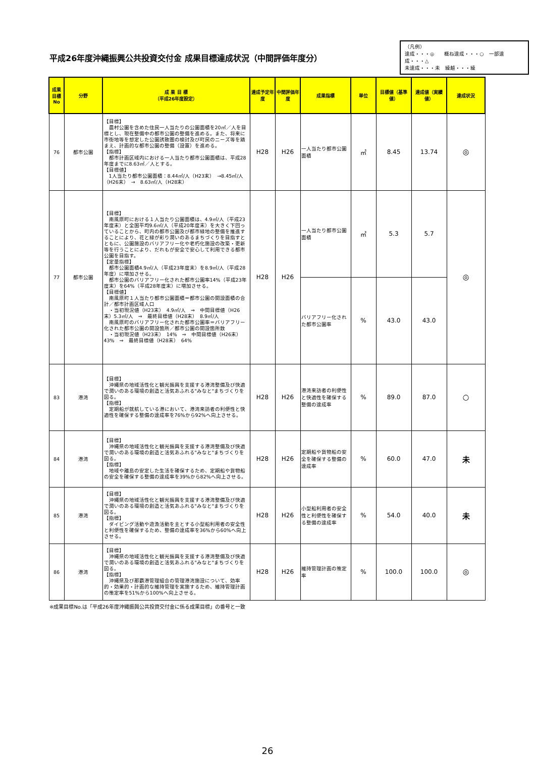平成26年度沖縄振興公共投資交付金 成果目標達成状況（中間評価年度分）
（凡例）
達成・・・◎　　概ね達成・・・○　一部達成・・・△
未達成・・・未　繰越・・・繰
| 成果目標No | 分野 | 成 果 目 標 （平成26年度設定） | 達成予定年度 | 中間評価年度 | 成果指標 | 単位 | 目標値（基準値） | 達成値（実績値） | 達成状況 |
| --- | --- | --- | --- | --- | --- | --- | --- | --- | --- |
| 76 | 都市公園 | 【目標】 農村公園を含めた住民一人当たりの公園面積を20㎡／人を目標とし、現在整備中の都市公園の整備を進める。また、将来に市街地等を想定した公園誘致圏の検討及び町民のニーズ等を踏まえ、計画的な都市公園の整備（設置）を進める。 【指標】 都市計画区域内における一人当たり都市公園面積は、平成28年度までに8.63㎡／人とする。 【目標値】 1人当たり都市公園面積：8.44㎡/人（H23末） →8.45㎡/人（H26末） → 8.63㎡/人（H28末） | H28 | H26 | 一人当たり都市公園面積 | ㎡ | 8.45 | 13.74 | ◎ |
| 77 | 都市公園 | 【目標】 南風原町における１人当たり公園面積は、4.9㎡/人（平成23年度末）と全国平均9.6㎡/人（平成20年度末）を大きく下回っていることから、町内の都市公園及び都市緑地の整備を推進することにより、花と緑が彩り潤いのあるまちづくりを目指すとともに、公園施設のバリアフリー化や老朽化施設の改築・更新等を行うことにより、だれもが安全で安心して利用できる都市公園を目指す。 【定量指標】 都市公園面積4.9㎡/人（平成23年度末）を8.9㎡/人（平成28年度）に増加させる。 都市公園のバリアフリー化された都市公園率14%（平成23年度末）を64%（平成28年度末）に増加させる。 【目標値】 南風原町１人当たり都市公園面積＝都市公園の開設面積の合計／都市計画区域人口 ・当初現況値（H23末） 4.9㎡/人 ⇒ 中間目標値（H26末）5.3㎡/人 ⇒ 最終目標値（H28末） 8.9㎡/人 南風原町のバリアフリー化された都市公園率＝バリアフリー化された都市公園の開設箇所／都市公園の開設箇所数 ・当初現況値（H23末） 14% ⇒ 中間目標値（H26末）43% ⇒ 最終目標値（H28末） 64% | H28 | H26 | 一人当たり都市公園面積 | ㎡ | 5.3 | 5.7 | ◎ |
| | | | | | バリアフリー化された都市公園率 | % | 43.0 | 43.0 | |
| 83 | 港湾 | 【目標】 沖縄県の地域活性化と観光振興を支援する港湾整備及び快適で潤いのある環境の創造と活気あふれる"みなと"まちづくりを図る。 【指標】 定期船が就航している港において、港湾来訪者の利便性と快適性を確保する整備の達成率を76%から92%へ向上させる。 | H28 | H26 | 港湾来訪者の利便性と快適性を確保する整備の達成率 | % | 89.0 | 87.0 | ○ |
| 84 | 港湾 | 【目標】 沖縄県の地域活性化と観光振興を支援する港湾整備及び快適で潤いのある環境の創造と活気あふれる"みなと"まちづくりを図る。 【指標】 地域や離島の安定した生活を確保するため、定期船や貨物船の安全を確保する整備の達成率を39%から82%へ向上させる。 | H28 | H26 | 定期船や貨物船の安全を確保する整備の達成率 | % | 60.0 | 47.0 | 未 |
| 85 | 港湾 | 【目標】 沖縄県の地域活性化と観光振興を支援する港湾整備及び快適で潤いのある環境の創造と活気あふれる"みなと"まちづくりを図る。 【指標】 ダイビング活動や遊漁活動を主とする小型船利用者の安全性と利便性を確保するため、整備の達成率を36%から60%へ向上させる。 | H28 | H26 | 小型船利用者の安全性と利便性を確保する整備の達成率 | % | 54.0 | 40.0 | 未 |
| 86 | 港湾 | 【目標】 沖縄県の地域活性化と観光振興を支援する港湾整備及び快適で潤いのある環境の創造と活気あふれる"みなと"まちづくりを図る。 【指標】 沖縄県及び那覇港管理組合の管理港湾施設について、効率的・効果的・計画的な維持管理を実施するため、維持管理計画の策定率を51%から100%へ向上させる。 | H28 | H26 | 維持管理計画の策定率 | % | 100.0 | 100.0 | ◎ |
※成果目標No.は「平成26年度沖縄振興公共投資交付金に係る成果目標」の番号と一致
26